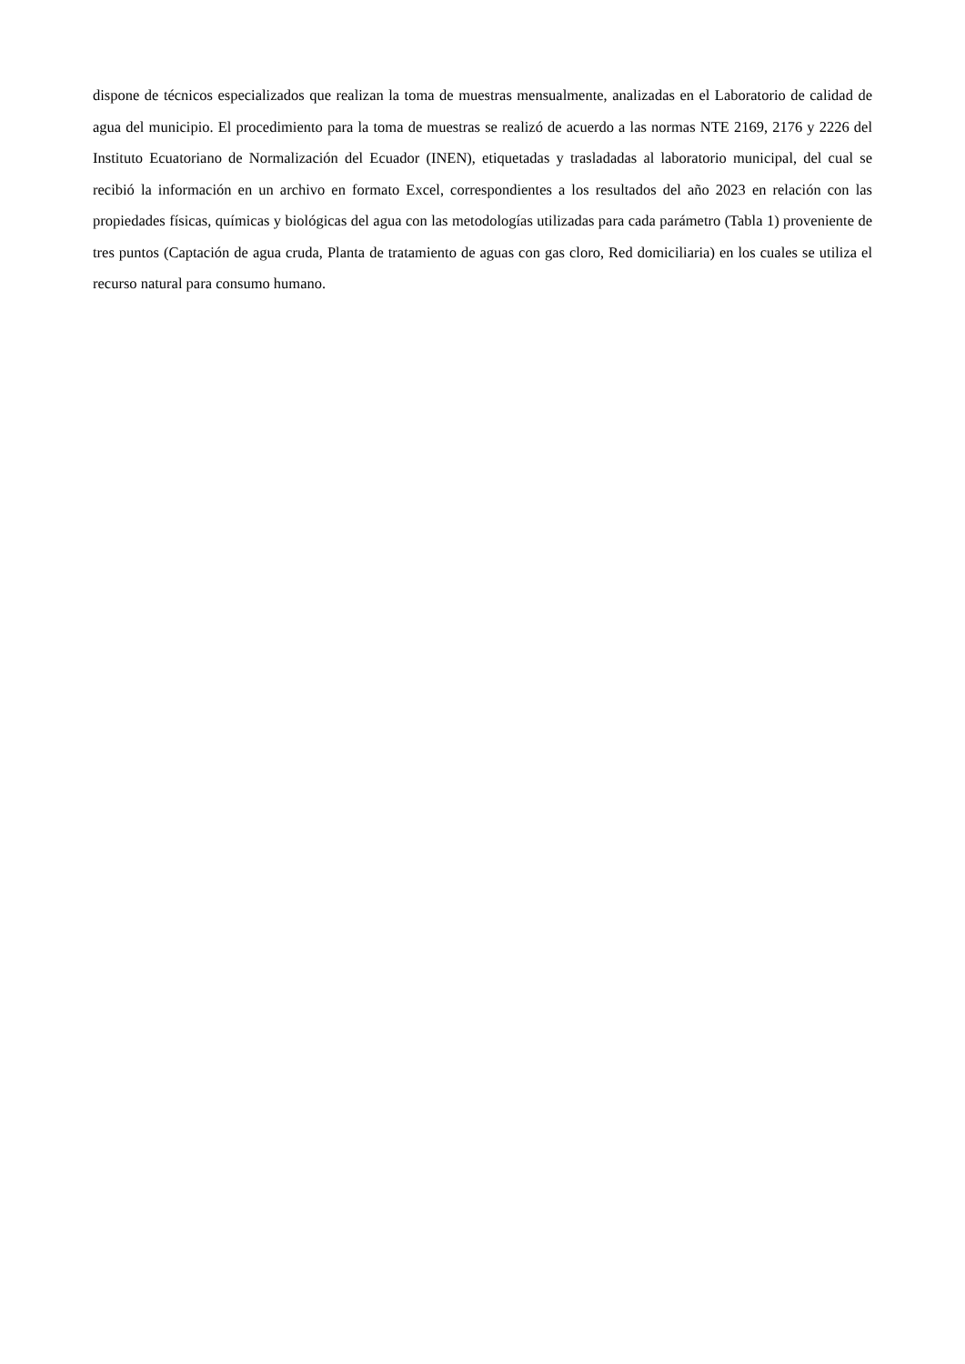dispone de técnicos especializados que realizan la toma de muestras mensualmente, analizadas en el Laboratorio de calidad de agua del municipio. El procedimiento para la toma de muestras se realizó de acuerdo a las normas NTE 2169, 2176 y 2226 del Instituto Ecuatoriano de Normalización del Ecuador (INEN), etiquetadas y trasladadas al laboratorio municipal, del cual se recibió la información en un archivo en formato Excel, correspondientes a los resultados del año 2023 en relación con las propiedades físicas, químicas y biológicas del agua con las metodologías utilizadas para cada parámetro (Tabla 1) proveniente de tres puntos (Captación de agua cruda, Planta de tratamiento de aguas con gas cloro, Red domiciliaria) en los cuales se utiliza el recurso natural para consumo humano.